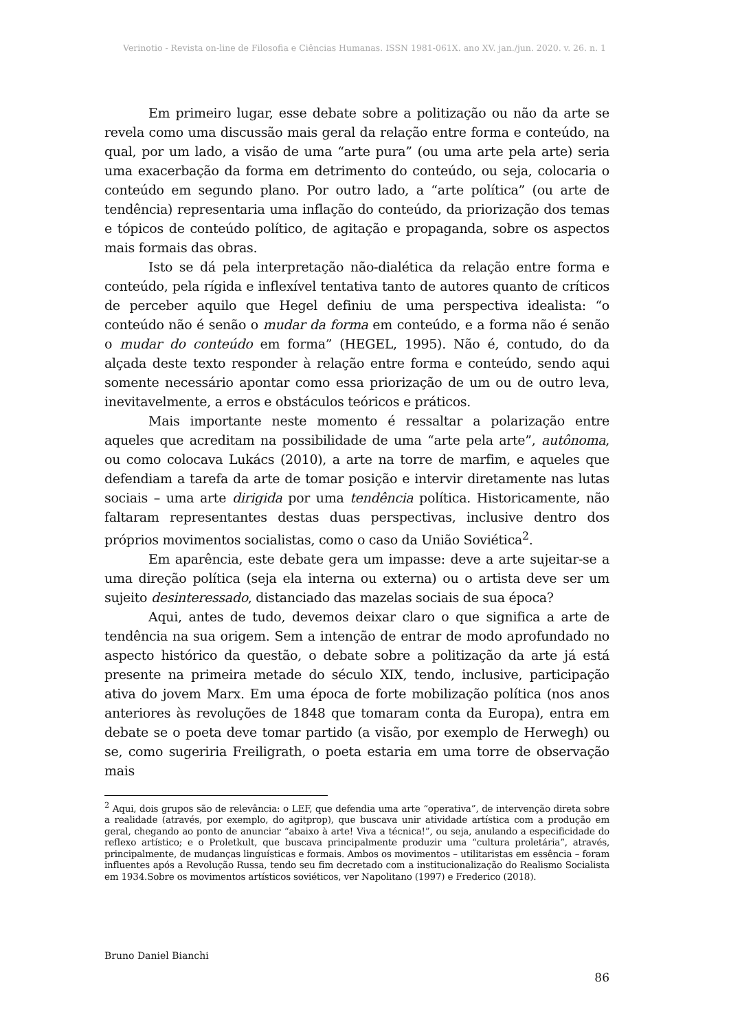Verinotio - Revista on-line de Filosofia e Ciências Humanas. ISSN 1981-061X. ano XV. jan./jun. 2020. v. 26. n. 1
Em primeiro lugar, esse debate sobre a politização ou não da arte se revela como uma discussão mais geral da relação entre forma e conteúdo, na qual, por um lado, a visão de uma “arte pura” (ou uma arte pela arte) seria uma exacerbação da forma em detrimento do conteúdo, ou seja, colocaria o conteúdo em segundo plano. Por outro lado, a “arte política” (ou arte de tendência) representaria uma inflação do conteúdo, da priorização dos temas e tópicos de conteúdo político, de agitação e propaganda, sobre os aspectos mais formais das obras.
Isto se dá pela interpretação não-dialética da relação entre forma e conteúdo, pela rígida e inflexível tentativa tanto de autores quanto de críticos de perceber aquilo que Hegel definiu de uma perspectiva idealista: “o conteúdo não é senão o mudar da forma em conteúdo, e a forma não é senão o mudar do conteúdo em forma” (HEGEL, 1995). Não é, contudo, do da alçada deste texto responder à relação entre forma e conteúdo, sendo aqui somente necessário apontar como essa priorização de um ou de outro leva, inevitavelmente, a erros e obstáculos teóricos e práticos.
Mais importante neste momento é ressaltar a polarização entre aqueles que acreditam na possibilidade de uma “arte pela arte”, autônoma, ou como colocava Lukács (2010), a arte na torre de marfim, e aqueles que defendiam a tarefa da arte de tomar posição e intervir diretamente nas lutas sociais – uma arte dirigida por uma tendência política. Historicamente, não faltaram representantes destas duas perspectivas, inclusive dentro dos próprios movimentos socialistas, como o caso da União Soviética<sup>2</sup>.
Em aparência, este debate gera um impasse: deve a arte sujeitar-se a uma direção política (seja ela interna ou externa) ou o artista deve ser um sujeito desinteressado, distanciado das mazelas sociais de sua época?
Aqui, antes de tudo, devemos deixar claro o que significa a arte de tendência na sua origem. Sem a intenção de entrar de modo aprofundado no aspecto histórico da questão, o debate sobre a politização da arte já está presente na primeira metade do século XIX, tendo, inclusive, participação ativa do jovem Marx. Em uma época de forte mobilização política (nos anos anteriores às revoluções de 1848 que tomaram conta da Europa), entra em debate se o poeta deve tomar partido (a visão, por exemplo de Herwegh) ou se, como sugeriria Freiligrath, o poeta estaria em uma torre de observação mais
<sup>2</sup> Aqui, dois grupos são de relevância: o LEF, que defendia uma arte “operativa”, de intervenção direta sobre a realidade (através, por exemplo, do agitprop), que buscava unir atividade artística com a produção em geral, chegando ao ponto de anunciar “abaixo à arte! Viva a técnica!”, ou seja, anulando a especificidade do reflexo artístico; e o Proletkult, que buscava principalmente produzir uma “cultura proletária”, através, principalmente, de mudanças linguísticas e formais. Ambos os movimentos – utilitaristas em essência – foram influentes após a Revolução Russa, tendo seu fim decretado com a institucionalização do Realismo Socialista em 1934.Sobre os movimentos artísticos soviéticos, ver Napolitano (1997) e Frederico (2018).
Bruno Daniel Bianchi
86